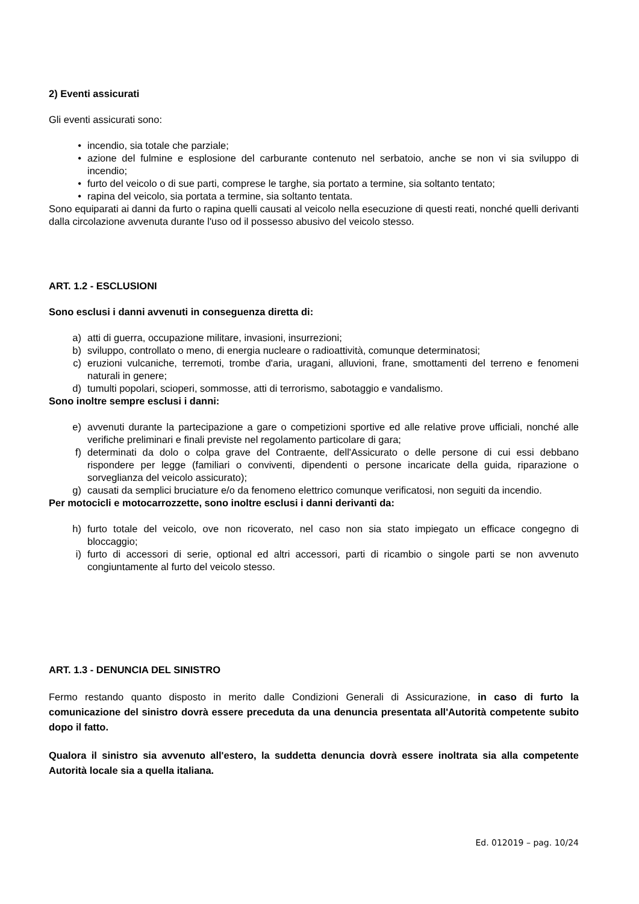2) Eventi assicurati
Gli eventi assicurati sono:
• incendio, sia totale che parziale;
• azione del fulmine e esplosione del carburante contenuto nel serbatoio, anche se non vi sia sviluppo di incendio;
• furto del veicolo o di sue parti, comprese le targhe, sia portato a termine, sia soltanto tentato;
• rapina del veicolo, sia portata a termine, sia soltanto tentata.
Sono equiparati ai danni da furto o rapina quelli causati al veicolo nella esecuzione di questi reati, nonché quelli derivanti dalla circolazione avvenuta durante l'uso od il possesso abusivo del veicolo stesso.
ART. 1.2 - ESCLUSIONI
Sono esclusi i danni avvenuti in conseguenza diretta di:
a) atti di guerra, occupazione militare, invasioni, insurrezioni;
b) sviluppo, controllato o meno, di energia nucleare o radioattività, comunque determinatosi;
c) eruzioni vulcaniche, terremoti, trombe d'aria, uragani, alluvioni, frane, smottamenti del terreno e fenomeni naturali in genere;
d) tumulti popolari, scioperi, sommosse, atti di terrorismo, sabotaggio e vandalismo.
Sono inoltre sempre esclusi i danni:
e) avvenuti durante la partecipazione a gare o competizioni sportive ed alle relative prove ufficiali, nonché alle verifiche preliminari e finali previste nel regolamento particolare di gara;
f) determinati da dolo o colpa grave del Contraente, dell'Assicurato o delle persone di cui essi debbano rispondere per legge (familiari o conviventi, dipendenti o persone incaricate della guida, riparazione o sorveglianza del veicolo assicurato);
g) causati da semplici bruciature e/o da fenomeno elettrico comunque verificatosi, non seguiti da incendio.
Per motocicli e motocarrozzette, sono inoltre esclusi i danni derivanti da:
h) furto totale del veicolo, ove non ricoverato, nel caso non sia stato impiegato un efficace congegno di bloccaggio;
i) furto di accessori di serie, optional ed altri accessori, parti di ricambio o singole parti se non avvenuto congiuntamente al furto del veicolo stesso.
ART. 1.3 - DENUNCIA DEL SINISTRO
Fermo restando quanto disposto in merito dalle Condizioni Generali di Assicurazione, in caso di furto la comunicazione del sinistro dovrà essere preceduta da una denuncia presentata all'Autorità competente subito dopo il fatto.
Qualora il sinistro sia avvenuto all'estero, la suddetta denuncia dovrà essere inoltrata sia alla competente Autorità locale sia a quella italiana.
Ed. 012019 – pag. 10/24